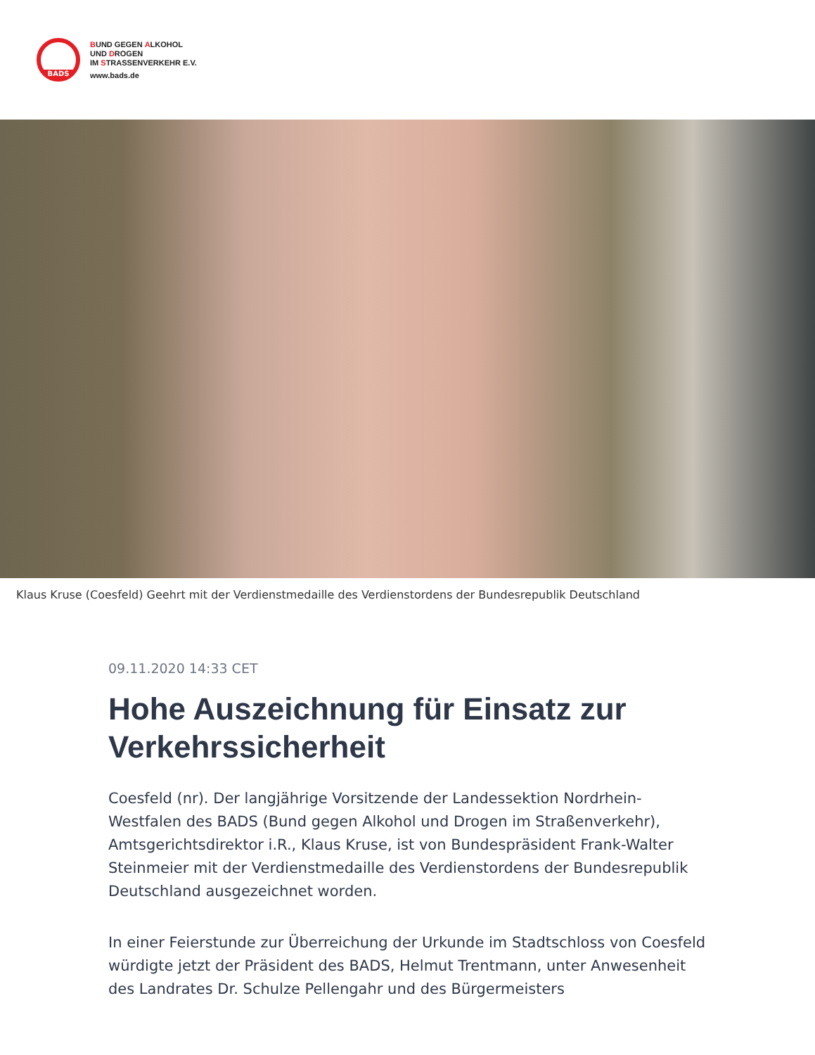BADS
BUND GEGEN ALKOHOL
UND DROGEN
IM STRASSENVERKEHR E.V.
www.bads.de
Klaus Kruse (Coesfeld) Geehrt mit der Verdienstmedaille des Verdienstordens der Bundesrepublik Deutschland
09.11.2020 14:33 CET
Hohe Auszeichnung für Einsatz zur Verkehrssicherheit
Coesfeld (nr). Der langjährige Vorsitzende der Landessektion Nordrhein-Westfalen des BADS (Bund gegen Alkohol und Drogen im Straßenverkehr), Amtsgerichtsdirektor i.R., Klaus Kruse, ist von Bundespräsident Frank-Walter Steinmeier mit der Verdienstmedaille des Verdienstordens der Bundesrepublik Deutschland ausgezeichnet worden.
In einer Feierstunde zur Überreichung der Urkunde im Stadtschloss von Coesfeld würdigte jetzt der Präsident des BADS, Helmut Trentmann, unter Anwesenheit des Landrates Dr. Schulze Pellengahr und des Bürgermeisters